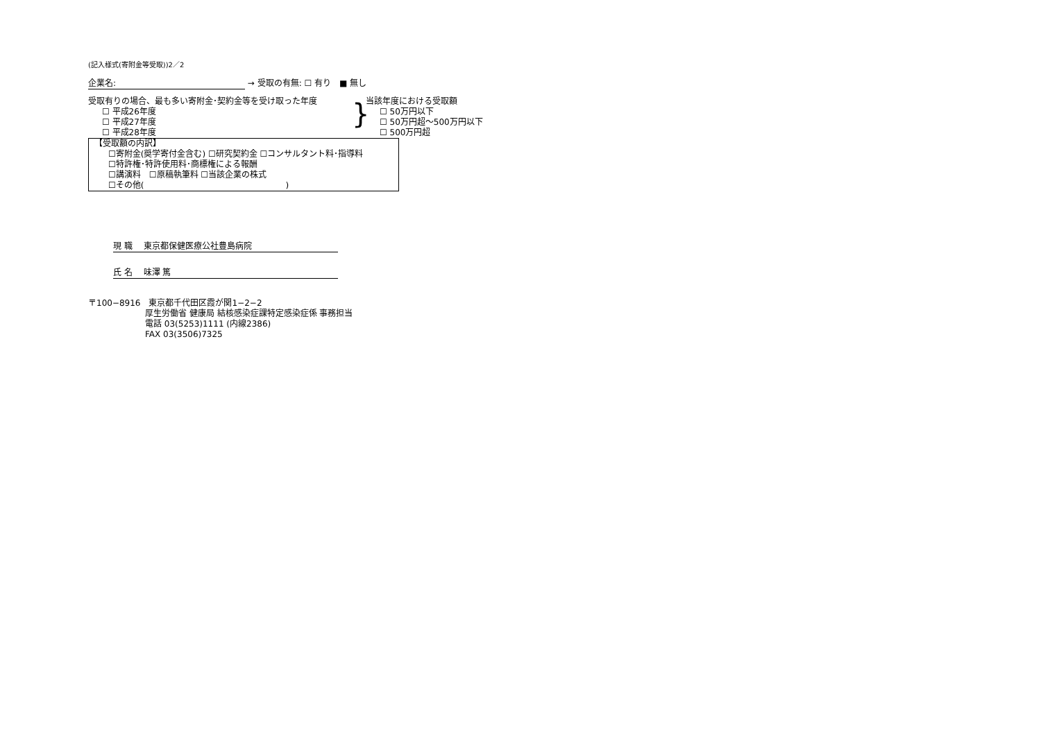(記入様式(寄附金等受取))2／2
企業名: → 受取の有無: ☐ 有り　■ 無し
受取有りの場合、最も多い寄附金･契約金等を受け取った年度
☐ 平成26年度
☐ 平成27年度
☐ 平成28年度
}
当該年度における受取額
☐ 50万円以下
☐ 50万円超～500万円以下
☐ 500万円超
【受取額の内訳】
☐寄附金(奨学寄付金含む) ☐研究契約金 ☐コンサルタント料･指導料
☐特許権･特許使用料･商標権による報酬
☐講演料　☐原稿執筆料 ☐当該企業の株式
☐その他(　　　　　　　　　　　　　　　　　)
現 職　 東京都保健医療公社豊島病院
氏 名　 味澤 篤
〒100−8916　東京都千代田区霞が関1−2−2
厚生労働省 健康局 結核感染症課特定感染症係 事務担当
電話 03(5253)1111 (内線2386)
FAX 03(3506)7325